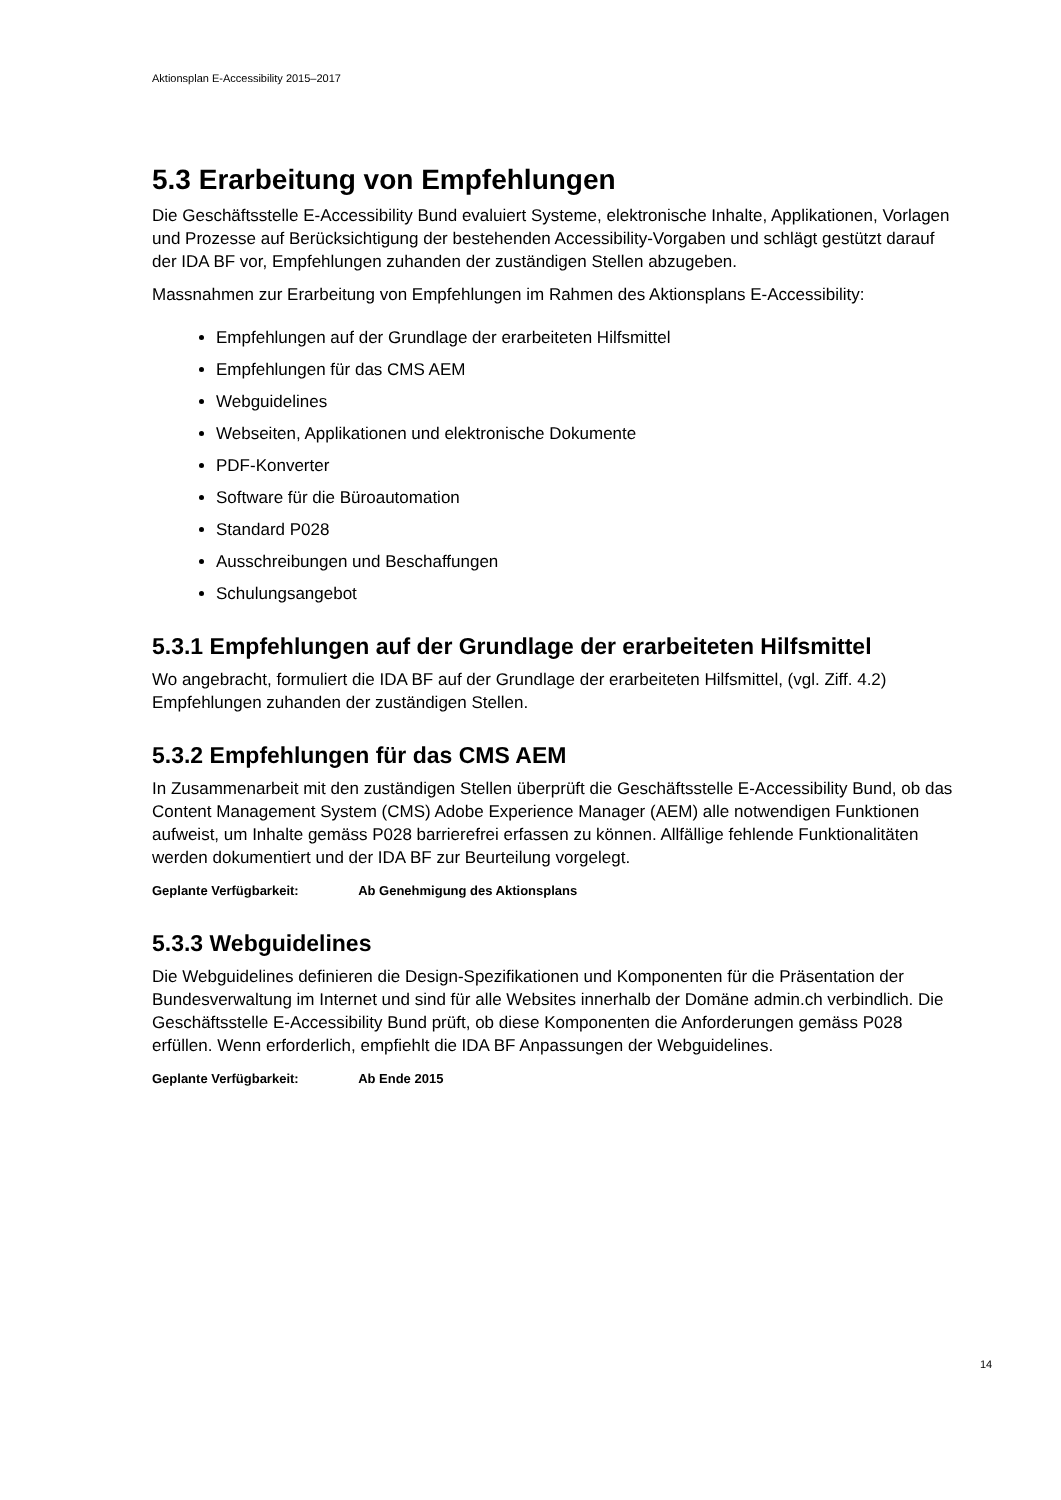Aktionsplan E-Accessibility 2015–2017
5.3 Erarbeitung von Empfehlungen
Die Geschäftsstelle E-Accessibility Bund evaluiert Systeme, elektronische Inhalte, Applikationen, Vorlagen und Prozesse auf Berücksichtigung der bestehenden Accessibility-Vorgaben und schlägt gestützt darauf der IDA BF vor, Empfehlungen zuhanden der zuständigen Stellen abzugeben.
Massnahmen zur Erarbeitung von Empfehlungen im Rahmen des Aktionsplans E-Accessibility:
Empfehlungen auf der Grundlage der erarbeiteten Hilfsmittel
Empfehlungen für das CMS AEM
Webguidelines
Webseiten, Applikationen und elektronische Dokumente
PDF-Konverter
Software für die Büroautomation
Standard P028
Ausschreibungen und Beschaffungen
Schulungsangebot
5.3.1 Empfehlungen auf der Grundlage der erarbeiteten Hilfsmittel
Wo angebracht, formuliert die IDA BF auf der Grundlage der erarbeiteten Hilfsmittel, (vgl. Ziff. 4.2) Empfehlungen zuhanden der zuständigen Stellen.
5.3.2 Empfehlungen für das CMS AEM
In Zusammenarbeit mit den zuständigen Stellen überprüft die Geschäftsstelle E-Accessibility Bund, ob das Content Management System (CMS) Adobe Experience Manager (AEM) alle notwendigen Funktionen aufweist, um Inhalte gemäss P028 barrierefrei erfassen zu können. Allfällige fehlende Funktionalitäten werden dokumentiert und der IDA BF zur Beurteilung vorgelegt.
Geplante Verfügbarkeit: Ab Genehmigung des Aktionsplans
5.3.3 Webguidelines
Die Webguidelines definieren die Design-Spezifikationen und Komponenten für die Präsentation der Bundesverwaltung im Internet und sind für alle Websites innerhalb der Domäne admin.ch verbindlich. Die Geschäftsstelle E-Accessibility Bund prüft, ob diese Komponenten die Anforderungen gemäss P028 erfüllen. Wenn erforderlich, empfiehlt die IDA BF Anpassungen der Webguidelines.
Geplante Verfügbarkeit: Ab Ende 2015
14